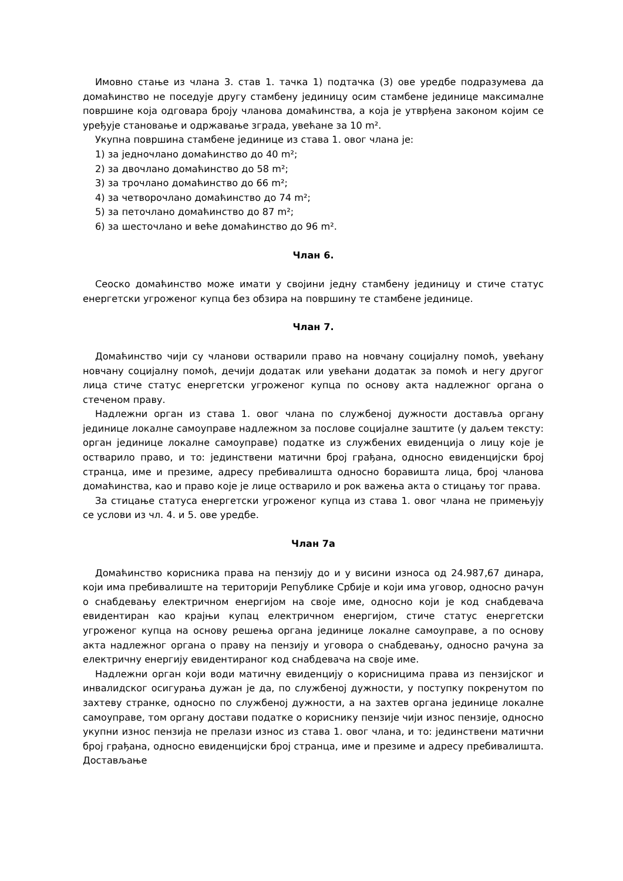Имовно стање из члана 3. став 1. тачка 1) подтачка (3) ове уредбе подразумева да домаћинство не поседује другу стамбену јединицу осим стамбене јединице максималне површине која одговара броју чланова домаћинства, а која је утврђена законом којим се уређује становање и одржавање зграда, увећане за 10 m².
Укупна површина стамбене јединице из става 1. овог члана је:
1) за једночлано домаћинство до 40 m²;
2) за двочлано домаћинство до 58 m²;
3) за трочлано домаћинство до 66 m²;
4) за четворочлано домаћинство до 74 m²;
5) за петочлано домаћинство до 87 m²;
6) за шесточлано и веће домаћинство до 96 m².
Члан 6.
Сеоско домаћинство може имати у својини једну стамбену јединицу и стиче статус енергетски угроженог купца без обзира на површину те стамбене јединице.
Члан 7.
Домаћинство чији су чланови остварили право на новчану социјалну помоћ, увећану новчану социјалну помоћ, дечији додатак или увећани додатак за помоћ и негу другог лица стиче статус енергетски угроженог купца по основу акта надлежног органа о стеченом праву.
Надлежни орган из става 1. овог члана по службеној дужности доставља органу јединице локалне самоуправе надлежном за послове социјалне заштите (у даљем тексту: орган јединице локалне самоуправе) податке из службених евиденција о лицу које је остварило право, и то: јединствени матични број грађана, односно евиденцијски број странца, име и презиме, адресу пребивалишта односно боравишта лица, број чланова домаћинства, као и право које је лице остварило и рок важења акта о стицању тог права.
За стицање статуса енергетски угроженог купца из става 1. овог члана не примењују се услови из чл. 4. и 5. ове уредбе.
Члан 7а
Домаћинство корисника права на пензију до и у висини износа од 24.987,67 динара, који има пребивалиште на територији Републике Србије и који има уговор, односно рачун о снабдевању електричном енергијом на своје име, односно који је код снабдевача евидентиран као крајњи купац електричном енергијом, стиче статус енергетски угроженог купца на основу решења органа јединице локалне самоуправе, а по основу акта надлежног органа о праву на пензију и уговора о снабдевању, односно рачуна за електричну енергију евидентираног код снабдевача на своје име.
Надлежни орган који води матичну евиденцију о корисницима права из пензијског и инвалидског осигурања дужан је да, по службеној дужности, у поступку покренутом по захтеву странке, односно по службеној дужности, а на захтев органа јединице локалне самоуправе, том органу достави податке о кориснику пензије чији износ пензије, односно укупни износ пензија не прелази износ из става 1. овог члана, и то: јединствени матични број грађана, односно евиденцијски број странца, име и презиме и адресу пребивалишта. Достављање